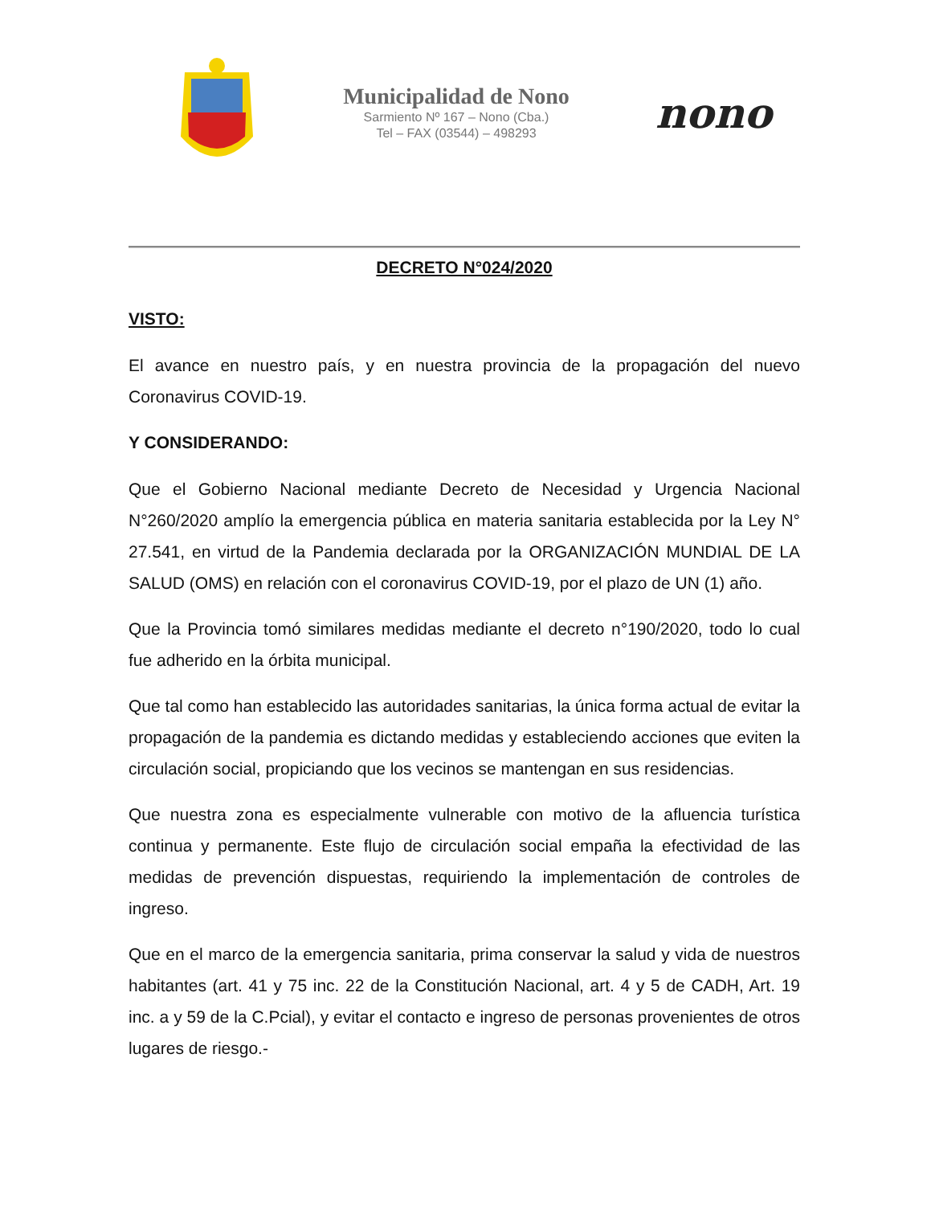Municipalidad de Nono
Sarmiento Nº 167 – Nono (Cba.)
Tel – FAX (03544) – 498293
nono
DECRETO N°024/2020
VISTO:
El avance en nuestro país, y en nuestra provincia de la propagación del nuevo Coronavirus COVID-19.
Y CONSIDERANDO:
Que el Gobierno Nacional mediante Decreto de Necesidad y Urgencia Nacional N°260/2020 amplío la emergencia pública en materia sanitaria establecida por la Ley N° 27.541, en virtud de la Pandemia declarada por la ORGANIZACIÓN MUNDIAL DE LA SALUD (OMS) en relación con el coronavirus COVID-19, por el plazo de UN (1) año.
Que la Provincia tomó similares medidas mediante el decreto n°190/2020, todo lo cual fue adherido en la órbita municipal.
Que tal como han establecido las autoridades sanitarias, la única forma actual de evitar la propagación de la pandemia es dictando medidas y estableciendo acciones que eviten la circulación social, propiciando que los vecinos se mantengan en sus residencias.
Que nuestra zona es especialmente vulnerable con motivo de la afluencia turística continua y permanente. Este flujo de circulación social empaña la efectividad de las medidas de prevención dispuestas, requiriendo la implementación de controles de ingreso.
Que en el marco de la emergencia sanitaria, prima conservar la salud y vida de nuestros habitantes (art. 41 y 75 inc. 22 de la Constitución Nacional, art. 4 y 5 de CADH, Art. 19 inc. a y 59 de la C.Pcial), y evitar el contacto e ingreso de personas provenientes de otros lugares de riesgo.-